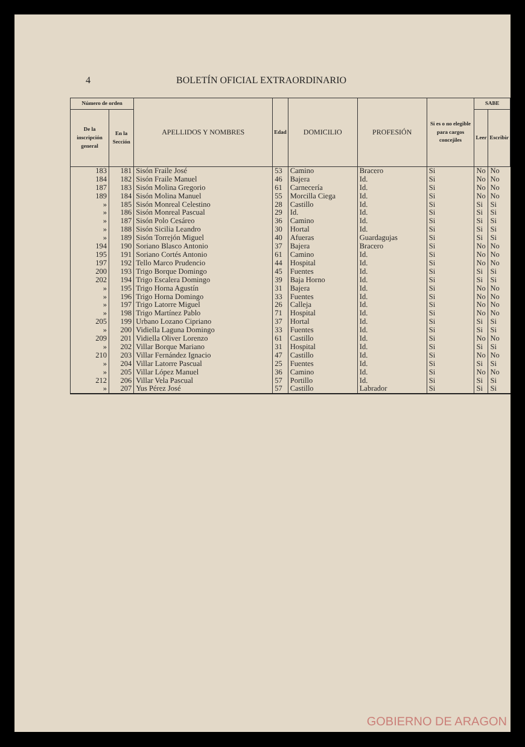4 BOLETÍN OFICIAL EXTRAORDINARIO
| Número de orden | | APELLIDOS Y NOMBRES | Edad | DOMICILIO | PROFESIÓN | Si es o no elegible para cargos concejiles | SABE | |
| --- | --- | --- | --- | --- | --- | --- | --- | --- |
| De la inscripción general | En la Sección | | | | | | Leer | Escribir |
| 183 | 181 | Sisón Fraile José | 53 | Camino | Bracero | Si | No | No |
| 184 | 182 | Sisón Fraile Manuel | 46 | Bajera | Id. | Si | No | No |
| 187 | 183 | Sisón Molina Gregorio | 61 | Carnecería | Id. | Si | No | No |
| 189 | 184 | Sisón Molina Manuel | 55 | Morcilla Ciega | Id. | Si | No | No |
| » | 185 | Sisón Monreal Celestino | 28 | Castillo | Id. | Si | Si | Si |
| » | 186 | Sisón Monreal Pascual | 29 | Id. | Id. | Si | Si | Si |
| » | 187 | Sisón Polo Cesáreo | 36 | Camino | Id. | Si | Si | Si |
| » | 188 | Sisón Sicilia Leandro | 30 | Hortal | Id. | Si | Si | Si |
| » | 189 | Sisón Torrejón Miguel | 40 | Afueras | Guardagujas | Si | Si | Si |
| 194 | 190 | Soriano Blasco Antonio | 37 | Bajera | Bracero | Si | No | No |
| 195 | 191 | Soriano Cortés Antonio | 61 | Camino | Id. | Si | No | No |
| 197 | 192 | Tello Marco Prudencio | 44 | Hospital | Id. | Si | No | No |
| 200 | 193 | Trigo Borque Domingo | 45 | Fuentes | Id. | Si | Si | Si |
| 202 | 194 | Trigo Escalera Domingo | 39 | Baja Horno | Id. | Si | Si | Si |
| » | 195 | Trigo Horna Agustín | 31 | Bajera | Id. | Si | No | No |
| » | 196 | Trigo Horna Domingo | 33 | Fuentes | Id. | Si | No | No |
| » | 197 | Trigo Latorre Miguel | 26 | Calleja | Id. | Si | No | No |
| » | 198 | Trigo Martínez Pablo | 71 | Hospital | Id. | Si | No | No |
| 205 | 199 | Urbano Lozano Cipriano | 37 | Hortal | Id. | Si | Si | Si |
| » | 200 | Vidiella Laguna Domingo | 33 | Fuentes | Id. | Si | Si | Si |
| 209 | 201 | Vidiella Oliver Lorenzo | 61 | Castillo | Id. | Si | No | No |
| » | 202 | Villar Borque Mariano | 31 | Hospital | Id. | Si | Si | Si |
| 210 | 203 | Villar Fernández Ignacio | 47 | Castillo | Id. | Si | No | No |
| » | 204 | Villar Latorre Pascual | 25 | Fuentes | Id. | Si | Si | Si |
| » | 205 | Villar López Manuel | 36 | Camino | Id. | Si | No | No |
| 212 | 206 | Villar Vela Pascual | 57 | Portillo | Id. | Si | Si | Si |
| » | 207 | Yus Pérez José | 57 | Castillo | Labrador | Si | Si | Si |
GOBIERNO DE ARAGON